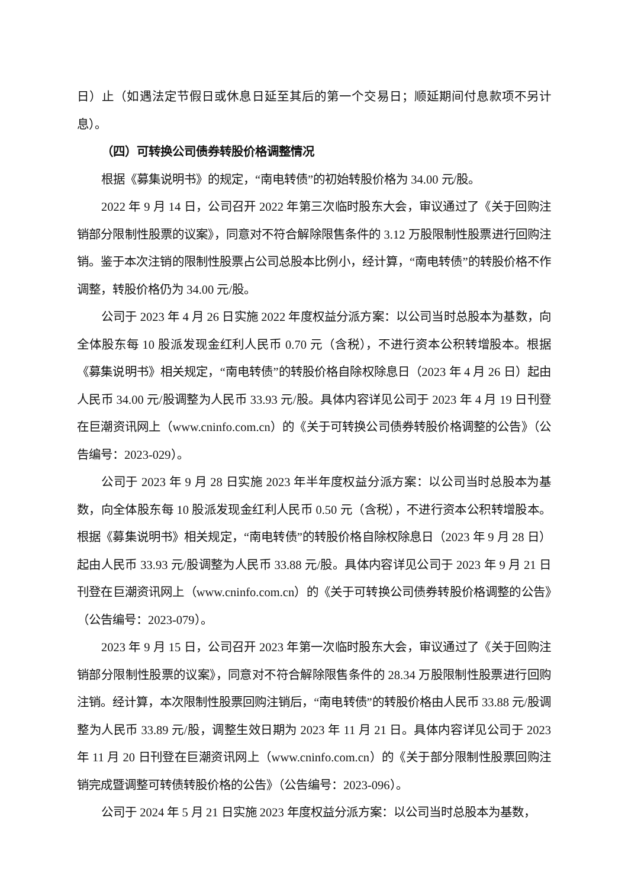日）止（如遇法定节假日或休息日延至其后的第一个交易日；顺延期间付息款项不另计息）。
（四）可转换公司债券转股价格调整情况
根据《募集说明书》的规定，“南电转债”的初始转股价格为 34.00 元/股。
2022 年 9 月 14 日，公司召开 2022 年第三次临时股东大会，审议通过了《关于回购注销部分限制性股票的议案》，同意对不符合解除限售条件的 3.12 万股限制性股票进行回购注销。鉴于本次注销的限制性股票占公司总股本比例小，经计算，“南电转债”的转股价格不作调整，转股价格仍为 34.00 元/股。
公司于 2023 年 4 月 26 日实施 2022 年度权益分派方案：以公司当时总股本为基数，向全体股东每 10 股派发现金红利人民币 0.70 元（含税），不进行资本公积转增股本。根据《募集说明书》相关规定，“南电转债”的转股价格自除权除息日（2023 年 4 月 26 日）起由人民币 34.00 元/股调整为人民币 33.93 元/股。具体内容详见公司于 2023 年 4 月 19 日刊登在巨潮资讯网上（www.cninfo.com.cn）的《关于可转换公司债券转股价格调整的公告》（公告编号：2023-029）。
公司于 2023 年 9 月 28 日实施 2023 年半年度权益分派方案：以公司当时总股本为基数，向全体股东每 10 股派发现金红利人民币 0.50 元（含税），不进行资本公积转增股本。根据《募集说明书》相关规定，“南电转债”的转股价格自除权除息日（2023 年 9 月 28 日）起由人民币 33.93 元/股调整为人民币 33.88 元/股。具体内容详见公司于 2023 年 9 月 21 日刊登在巨潮资讯网上（www.cninfo.com.cn）的《关于可转换公司债券转股价格调整的公告》（公告编号：2023-079）。
2023 年 9 月 15 日，公司召开 2023 年第一次临时股东大会，审议通过了《关于回购注销部分限制性股票的议案》，同意对不符合解除限售条件的 28.34 万股限制性股票进行回购注销。经计算，本次限制性股票回购注销后，“南电转债”的转股价格由人民币 33.88 元/股调整为人民币 33.89 元/股，调整生效日期为 2023 年 11 月 21 日。具体内容详见公司于 2023 年 11 月 20 日刊登在巨潮资讯网上（www.cninfo.com.cn）的《关于部分限制性股票回购注销完成暨调整可转债转股价格的公告》（公告编号：2023-096）。
公司于 2024 年 5 月 21 日实施 2023 年度权益分派方案：以公司当时总股本为基数，